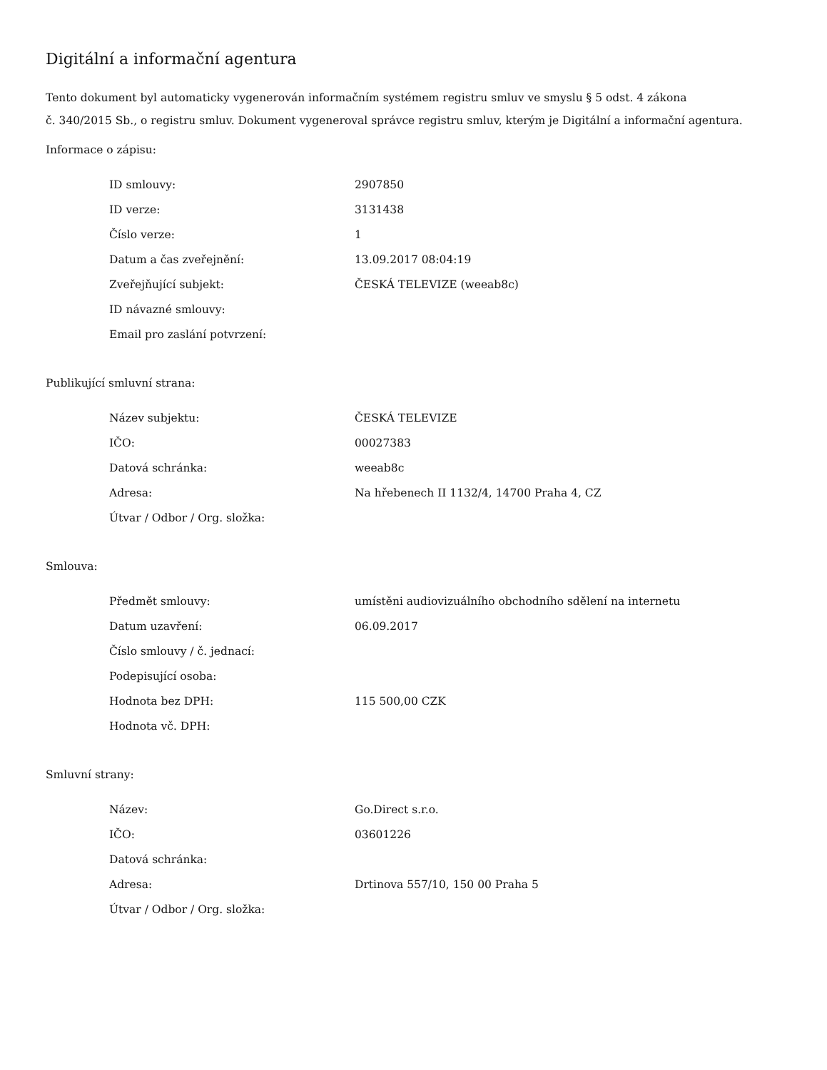Digitální a informační agentura
Tento dokument byl automaticky vygenerován informačním systémem registru smluv ve smyslu § 5 odst. 4 zákona
č. 340/2015 Sb., o registru smluv. Dokument vygeneroval správce registru smluv, kterým je Digitální a informační agentura.
Informace o zápisu:
| ID smlouvy: | 2907850 |
| ID verze: | 3131438 |
| Číslo verze: | 1 |
| Datum a čas zveřejnění: | 13.09.2017 08:04:19 |
| Zveřejňující subjekt: | ČESKÁ TELEVIZE (weeab8c) |
| ID návazné smlouvy: | |
| Email pro zaslání potvrzení: | |
Publikující smluvní strana:
| Název subjektu: | ČESKÁ TELEVIZE |
| IČO: | 00027383 |
| Datová schránka: | weeab8c |
| Adresa: | Na hřebenech II 1132/4, 14700 Praha 4, CZ |
| Útvar / Odbor / Org. složka: | |
Smlouva:
| Předmět smlouvy: | umístěni audiovizuálního obchodního sdělení na internetu |
| Datum uzavření: | 06.09.2017 |
| Číslo smlouvy / č. jednací: | |
| Podepisující osoba: | |
| Hodnota bez DPH: | 115 500,00 CZK |
| Hodnota vč. DPH: | |
Smluvní strany:
| Název: | Go.Direct s.r.o. |
| IČO: | 03601226 |
| Datová schránka: | |
| Adresa: | Drtinova 557/10, 150 00 Praha 5 |
| Útvar / Odbor / Org. složka: | |